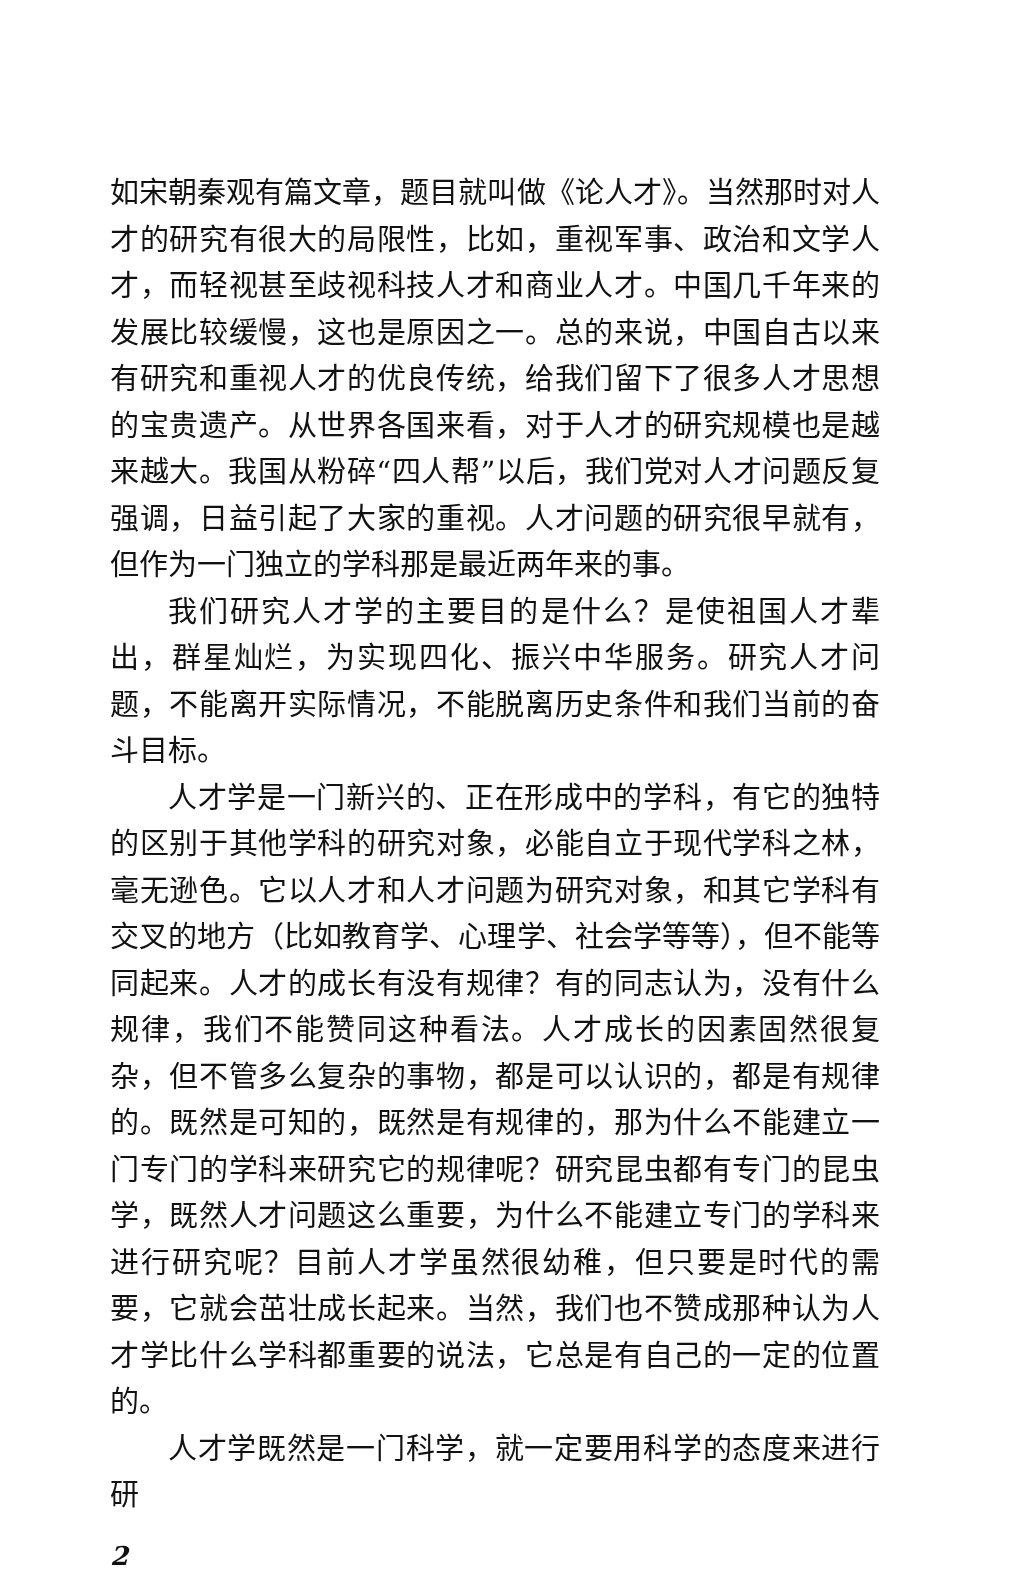如宋朝秦观有篇文章，题目就叫做《论人才》。当然那时对人才的研究有很大的局限性，比如，重视军事、政治和文学人才，而轻视甚至歧视科技人才和商业人才。中国几千年来的发展比较缓慢，这也是原因之一。总的来说，中国自古以来有研究和重视人才的优良传统，给我们留下了很多人才思想的宝贵遗产。从世界各国来看，对于人才的研究规模也是越来越大。我国从粉碎“四人帮”以后，我们党对人才问题反复强调，日益引起了大家的重视。人才问题的研究很早就有，但作为一门独立的学科那是最近两年来的事。
我们研究人才学的主要目的是什么？是使祖国人才辈出，群星灿烂，为实现四化、振兴中华服务。研究人才问题，不能离开实际情况，不能脱离历史条件和我们当前的奋斗目标。
人才学是一门新兴的、正在形成中的学科，有它的独特的区别于其他学科的研究对象，必能自立于现代学科之林，毫无逊色。它以人才和人才问题为研究对象，和其它学科有交叉的地方（比如教育学、心理学、社会学等等），但不能等同起来。人才的成长有没有规律？有的同志认为，没有什么规律，我们不能赞同这种看法。人才成长的因素固然很复杂，但不管多么复杂的事物，都是可以认识的，都是有规律的。既然是可知的，既然是有规律的，那为什么不能建立一门专门的学科来研究它的规律呢？研究昆虫都有专门的昆虫学，既然人才问题这么重要，为什么不能建立专门的学科来进行研究呢？目前人才学虽然很幼稚，但只要是时代的需要，它就会茁壮成长起来。当然，我们也不赞成那种认为人才学比什么学科都重要的说法，它总是有自己的一定的位置的。
人才学既然是一门科学，就一定要用科学的态度来进行研
2